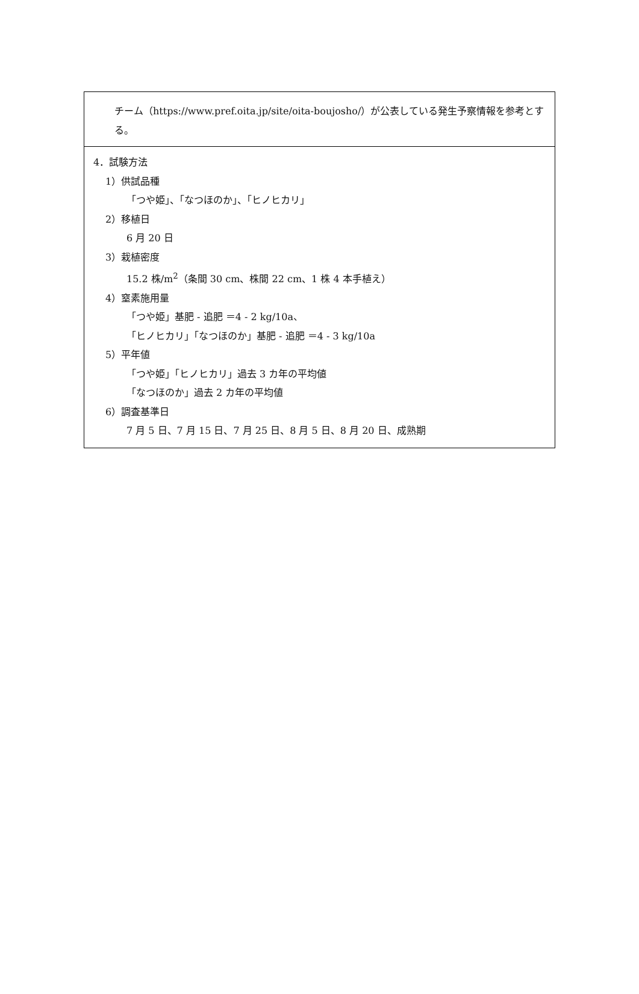チーム（https://www.pref.oita.jp/site/oita-boujosho/）が公表している発生予察情報を参考とする。
4．試験方法
1）供試品種
「つや姫」、「なつほのか」、「ヒノヒカリ」
2）移植日
6 月 20 日
3）栽植密度
15.2 株/m<sup>2</sup>（条間 30 cm、株間 22 cm、1 株 4 本手植え）
4）窒素施用量
「つや姫」基肥 - 追肥 ＝4 - 2 kg/10a、
「ヒノヒカリ」「なつほのか」基肥 - 追肥 ＝4 - 3 kg/10a
5）平年値
「つや姫」「ヒノヒカリ」過去 3 カ年の平均値
「なつほのか」過去 2 カ年の平均値
6）調査基準日
7 月 5 日、7 月 15 日、7 月 25 日、8 月 5 日、8 月 20 日、成熟期